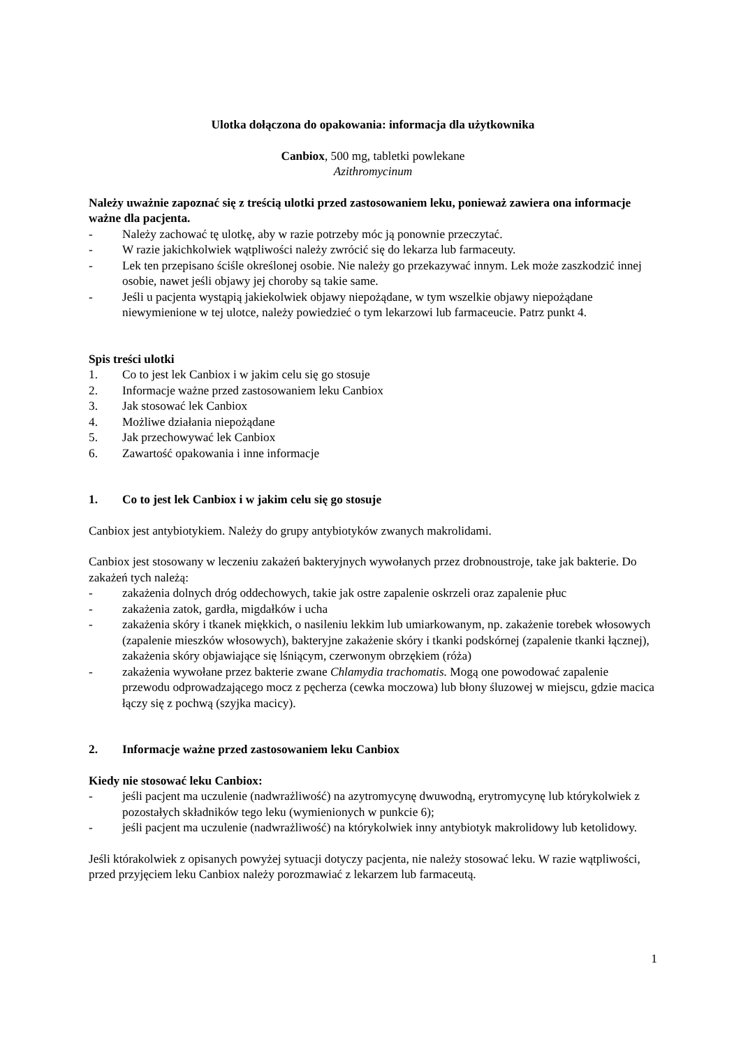Ulotka dołączona do opakowania: informacja dla użytkownika
Canbiox, 500 mg, tabletki powlekane
Azithromycinum
Należy uważnie zapoznać się z treścią ulotki przed zastosowaniem leku, ponieważ zawiera ona informacje ważne dla pacjenta.
- Należy zachować tę ulotkę, aby w razie potrzeby móc ją ponownie przeczytać.
- W razie jakichkolwiek wątpliwości należy zwrócić się do lekarza lub farmaceuty.
- Lek ten przepisano ściśle określonej osobie. Nie należy go przekazywać innym. Lek może zaszkodzić innej osobie, nawet jeśli objawy jej choroby są takie same.
- Jeśli u pacjenta wystąpią jakiekolwiek objawy niepożądane, w tym wszelkie objawy niepożądane niewymienione w tej ulotce, należy powiedzieć o tym lekarzowi lub farmaceucie. Patrz punkt 4.
Spis treści ulotki
1. Co to jest lek Canbiox i w jakim celu się go stosuje
2. Informacje ważne przed zastosowaniem leku Canbiox
3. Jak stosować lek Canbiox
4. Możliwe działania niepożądane
5. Jak przechowywać lek Canbiox
6. Zawartość opakowania i inne informacje
1. Co to jest lek Canbiox i w jakim celu się go stosuje
Canbiox jest antybiotykiem. Należy do grupy antybiotyków zwanych makrolidami.
Canbiox jest stosowany w leczeniu zakażeń bakteryjnych wywołanych przez drobnoustroje, take jak bakterie. Do zakażeń tych należą:
- zakażenia dolnych dróg oddechowych, takie jak ostre zapalenie oskrzeli oraz zapalenie płuc
- zakażenia zatok, gardła, migdałków i ucha
- zakażenia skóry i tkanek miękkich, o nasileniu lekkim lub umiarkowanym, np. zakażenie torebek włosowych (zapalenie mieszków włosowych), bakteryjne zakażenie skóry i tkanki podskórnej (zapalenie tkanki łącznej), zakażenia skóry objawiające się lśniącym, czerwonym obrzękiem (róża)
- zakażenia wywołane przez bakterie zwane Chlamydia trachomatis. Mogą one powodować zapalenie przewodu odprowadzającego mocz z pęcherza (cewka moczowa) lub błony śluzowej w miejscu, gdzie macica łączy się z pochwą (szyjka macicy).
2. Informacje ważne przed zastosowaniem leku Canbiox
Kiedy nie stosować leku Canbiox:
- jeśli pacjent ma uczulenie (nadwrażliwość) na azytromycynę dwuwodną, erytromycynę lub którykolwiek z pozostałych składników tego leku (wymienionych w punkcie 6);
- jeśli pacjent ma uczulenie (nadwrażliwość) na którykolwiek inny antybiotyk makrolidowy lub ketolidowy.
Jeśli którakolwiek z opisanych powyżej sytuacji dotyczy pacjenta, nie należy stosować leku. W razie wątpliwości, przed przyjęciem leku Canbiox należy porozmawiać z lekarzem lub farmaceutą.
1